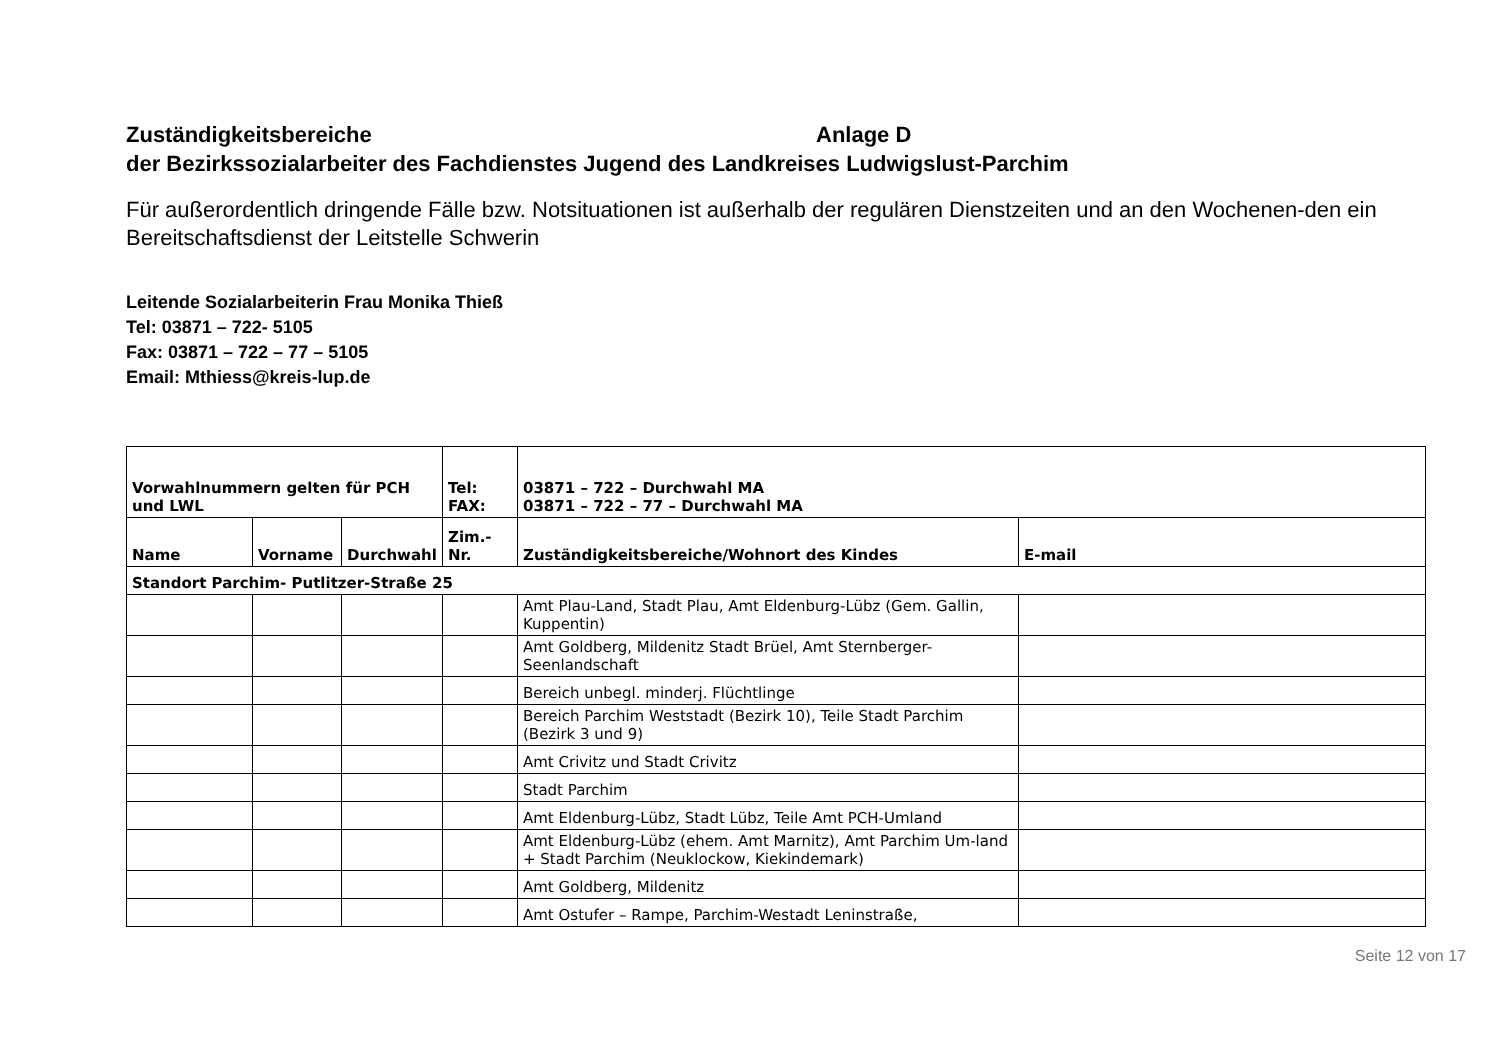Zuständigkeitsbereiche Anlage D
der Bezirkssozialarbeiter des Fachdienstes Jugend des Landkreises Ludwigslust-Parchim
Für außerordentlich dringende Fälle bzw. Notsituationen ist außerhalb der regulären Dienstzeiten und an den Wochenen-den ein Bereitschaftsdienst der Leitstelle Schwerin
Leitende Sozialarbeiterin Frau Monika Thieß
Tel: 03871 – 722- 5105
Fax: 03871 – 722 – 77 – 5105
Email: Mthiess@kreis-lup.de
| Vorwahlnummern gelten für PCH und LWL | | | Tel: FAX: | 03871 – 722 – Durchwahl MA 03871 – 722 – 77 – Durchwahl MA | |
| --- | --- | --- | --- | --- | --- |
| Name | Vorname | Durchwahl | Zim.- Nr. | Zuständigkeitsbereiche/Wohnort des Kindes | E-mail |
| Standort Parchim- Putlitzer-Straße 25 | | | | | |
| | | | | Amt Plau-Land, Stadt Plau, Amt Eldenburg-Lübz (Gem. Gallin, Kuppentin) | |
| | | | | Amt Goldberg, Mildenitz Stadt Brüel, Amt Sternberger-Seenlandschaft | |
| | | | | Bereich unbegl. minderj. Flüchtlinge | |
| | | | | Bereich Parchim Weststadt (Bezirk 10), Teile Stadt Parchim (Bezirk 3 und 9) | |
| | | | | Amt Crivitz und Stadt Crivitz | |
| | | | | Stadt Parchim | |
| | | | | Amt Eldenburg-Lübz, Stadt Lübz, Teile Amt PCH-Umland | |
| | | | | Amt Eldenburg-Lübz (ehem. Amt Marnitz), Amt Parchim Um-land + Stadt Parchim (Neuklockow, Kiekindemark) | |
| | | | | Amt Goldberg, Mildenitz | |
| | | | | Amt Ostufer – Rampe, Parchim-Westadt Leninstraße, | |
Seite 12 von 17